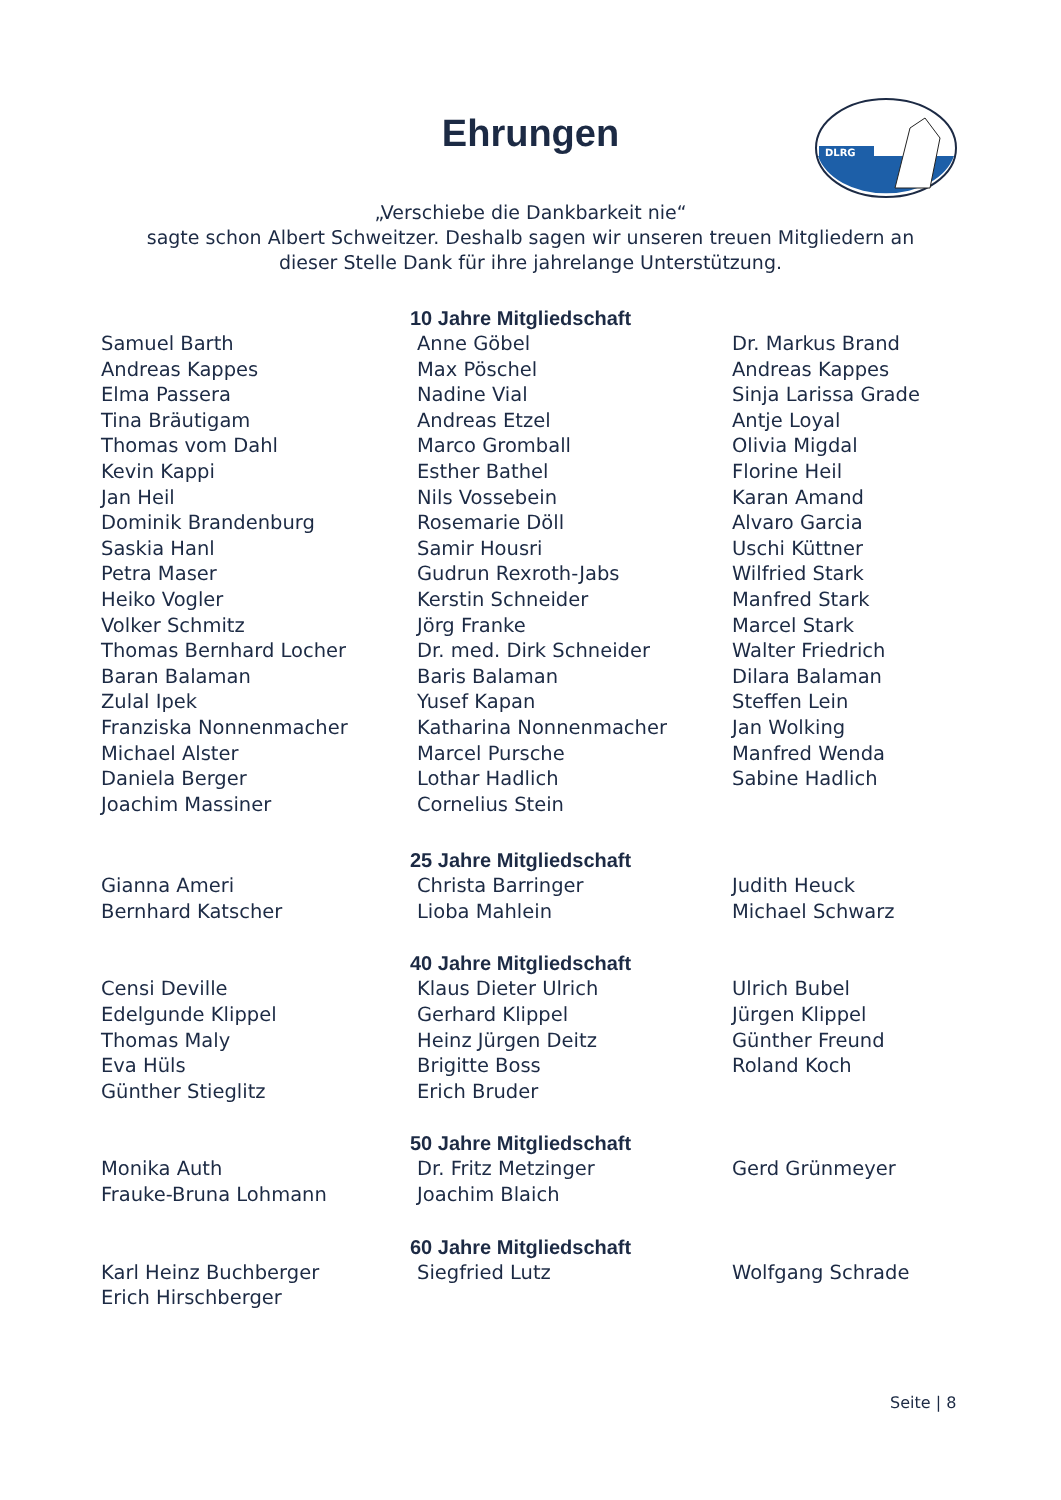Ehrungen
DLRG
„Verschiebe die Dankbarkeit nie“
sagte schon Albert Schweitzer. Deshalb sagen wir unseren treuen Mitgliedern an
dieser Stelle Dank für ihre jahrelange Unterstützung.
10 Jahre Mitgliedschaft
Samuel Barth
Andreas Kappes
Elma Passera
Tina Bräutigam
Thomas vom Dahl
Kevin Kappi
Jan Heil
Dominik Brandenburg
Saskia Hanl
Petra Maser
Heiko Vogler
Volker Schmitz
Thomas Bernhard Locher
Baran Balaman
Zulal Ipek
Franziska Nonnenmacher
Michael Alster
Daniela Berger
Joachim Massiner
Anne Göbel
Max Pöschel
Nadine Vial
Andreas Etzel
Marco Gromball
Esther Bathel
Nils Vossebein
Rosemarie Döll
Samir Housri
Gudrun Rexroth-Jabs
Kerstin Schneider
Jörg Franke
Dr. med. Dirk Schneider
Baris Balaman
Yusef Kapan
Katharina Nonnenmacher
Marcel Pursche
Lothar Hadlich
Cornelius Stein
Dr. Markus Brand
Andreas Kappes
Sinja Larissa Grade
Antje Loyal
Olivia Migdal
Florine Heil
Karan Amand
Alvaro Garcia
Uschi Küttner
Wilfried Stark
Manfred Stark
Marcel Stark
Walter Friedrich
Dilara Balaman
Steffen Lein
Jan Wolking
Manfred Wenda
Sabine Hadlich
25 Jahre Mitgliedschaft
Gianna Ameri
Bernhard Katscher
Christa Barringer
Lioba Mahlein
Judith Heuck
Michael Schwarz
40 Jahre Mitgliedschaft
Censi Deville
Edelgunde Klippel
Thomas Maly
Eva Hüls
Günther Stieglitz
Klaus Dieter Ulrich
Gerhard Klippel
Heinz Jürgen Deitz
Brigitte Boss
Erich Bruder
Ulrich Bubel
Jürgen Klippel
Günther Freund
Roland Koch
50 Jahre Mitgliedschaft
Monika Auth
Frauke-Bruna Lohmann
Dr. Fritz Metzinger
Joachim Blaich
Gerd Grünmeyer
60 Jahre Mitgliedschaft
Karl Heinz Buchberger
Erich Hirschberger
Siegfried Lutz Wolfgang Schrade
Seite | 8